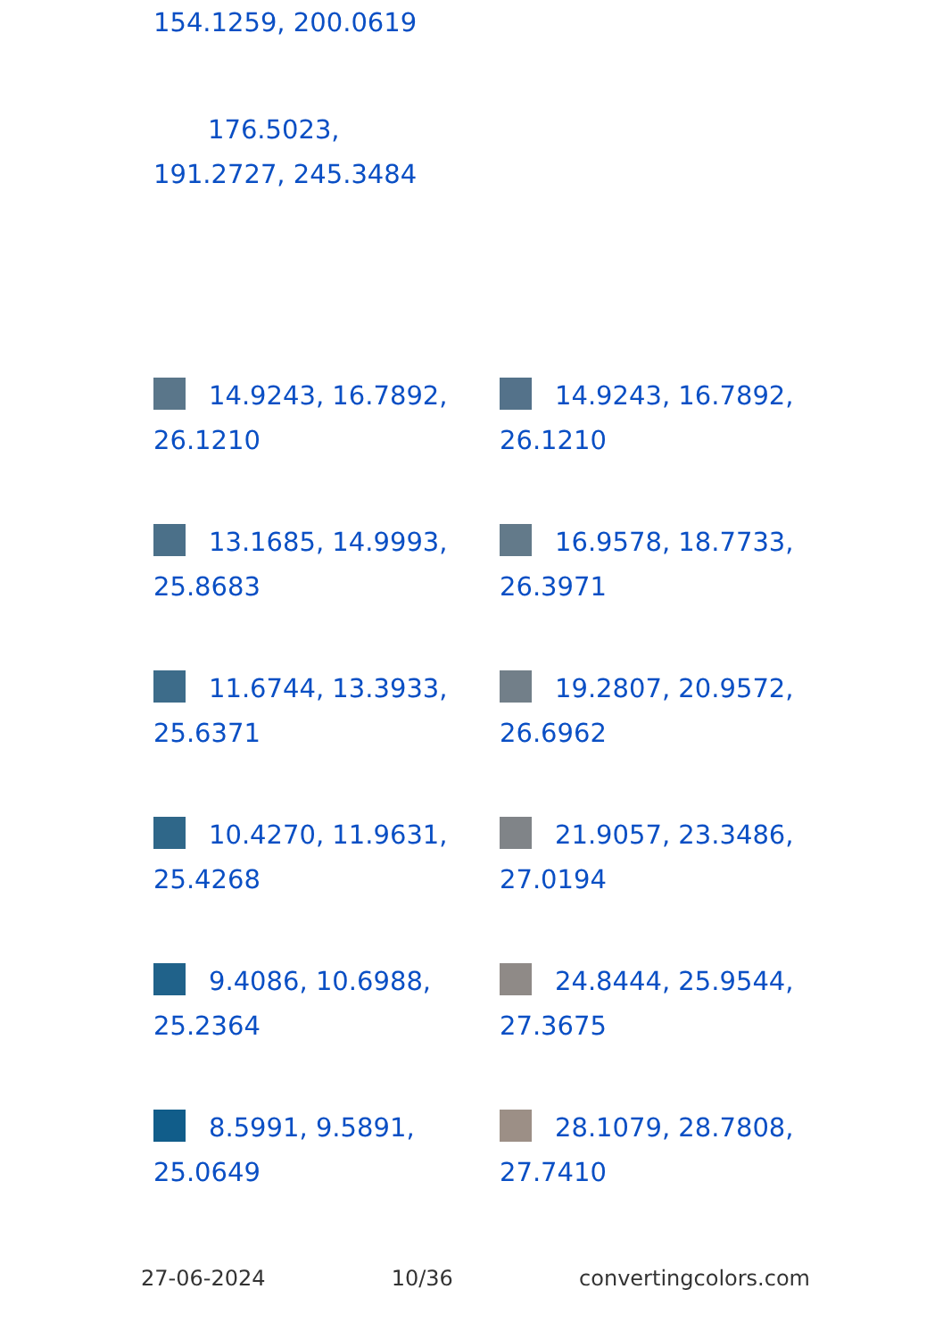154.1259, 200.0619
176.5023,
191.2727, 245.3484
14.9243, 16.7892, 26.1210
14.9243, 16.7892, 26.1210
13.1685, 14.9993, 25.8683
16.9578, 18.7733, 26.3971
11.6744, 13.3933, 25.6371
19.2807, 20.9572, 26.6962
10.4270, 11.9631, 25.4268
21.9057, 23.3486, 27.0194
9.4086, 10.6988, 25.2364
24.8444, 25.9544, 27.3675
8.5991, 9.5891, 25.0649
28.1079, 28.7808, 27.7410
27-06-2024 10/36 convertingcolors.com